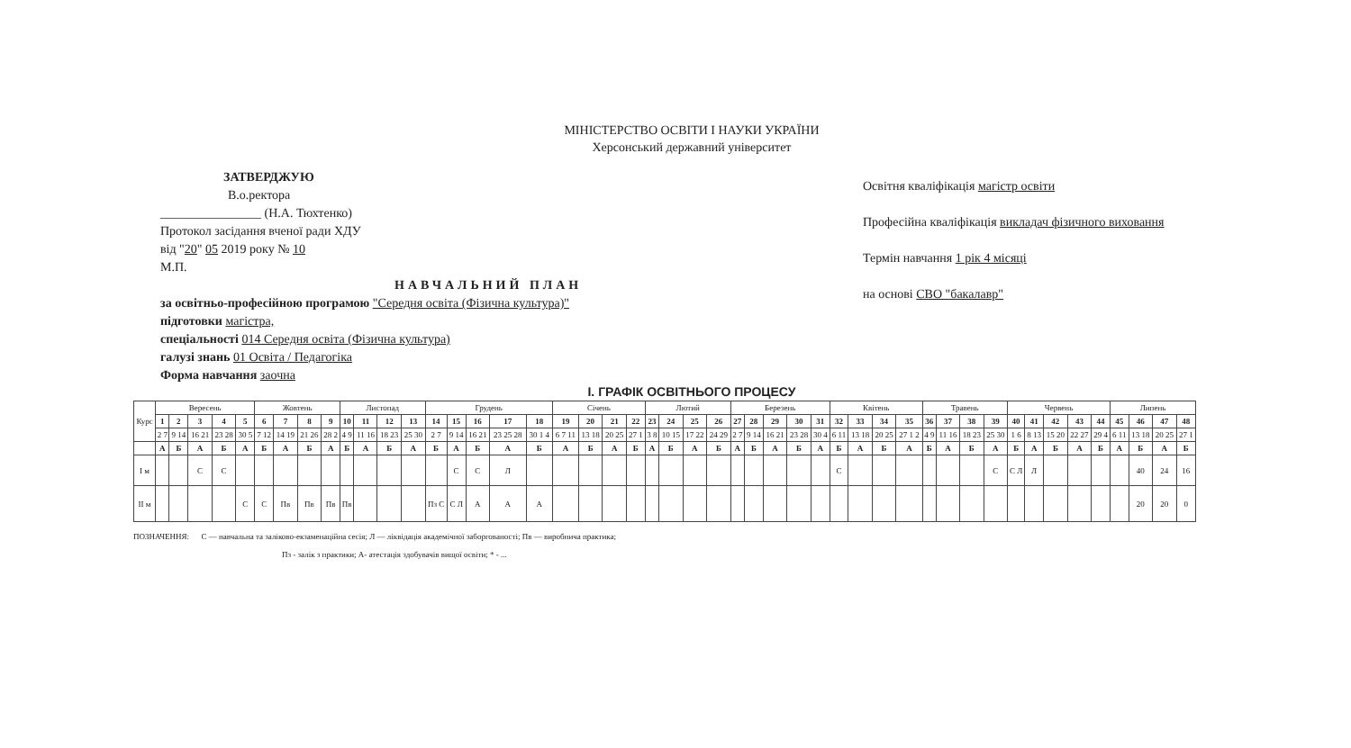МІНІСТЕРСТВО ОСВІТИ І НАУКИ УКРАЇНИ
Херсонський державний університет
ЗАТВЕРДЖУЮ
В.о.ректора
________________ (Н.А. Тюхтенко)
Протокол засідання вченої ради ХДУ
від "20" 05 2019 року № 10
М.П.
НАВЧАЛЬНИЙ ПЛАН
за освітньо-професійною програмою "Середня освіта (Фізична культура)"
підготовки магістра,
спеціальності 014 Середня освіта (Фізична культура)
галузі знань 01 Освіта / Педагогіка
Форма навчання заочна
Освітня кваліфікація магістр освіти
Професійна кваліфікація викладач фізичного виховання
Термін навчання 1 рік 4 місяці
на основі СВО "бакалавр"
І. ГРАФІК ОСВІТНЬОГО ПРОЦЕСУ
| Курс | Вересень | | | | | Жовтень | | | | Листопад | | | | Грудень | | | | | Січень | | | | Лютий | | | | Березень | | | | | Квітень | | | | Травень | | | | Червень | | | | | Липень | | | |
| | 1 | 2 | 3 | 4 | 5 | 6 | 7 | 8 | 9 | 10 | 11 | 12 | 13 | 14 | 15 | 16 | 17 | 18 | 19 | 20 | 21 | 22 | 23 | 24 | 25 | 26 | 27 | 28 | 29 | 30 | 31 | 32 | 33 | 34 | 35 | 36 | 37 | 38 | 39 | 40 | 41 | 42 | 43 | 44 | 45 | 46 | 47 | 48 |
| | 2 7 | 9 14 | 16 21 | 23 28 | 30 5 | 7 12 | 14 19 | 21 26 | 28 2 | 4 9 | 11 16 | 18 23 | 25 30 | 2 7 | 9 14 | 16 21 | 23 25 28 | 30 1 4 | 6 7 11 | 13 18 | 20 25 | 27 1 | 3 8 | 10 15 | 17 22 | 24 29 | 2 7 | 9 14 | 16 21 | 23 28 | 30 4 | 6 11 | 13 18 | 20 25 | 27 1 2 | 4 9 | 11 16 | 18 23 | 25 30 | 1 6 | 8 13 | 15 20 | 22 27 | 29 4 | 6 11 | 13 18 | 20 25 | 27 1 |
| | А | Б | А | Б | А | Б | А | Б | А | Б | А | Б | А | Б | А | Б | А | Б | А | Б | А | Б | А | Б | А | Б | А | Б | А | Б | А | Б | А | Б | А | Б | А | Б | А | Б | А | Б | А | Б | А | Б | А | Б |
| І м | | | С | С | | | | | | | | | | | С | С | Л | | | | | | | | | | | | | | | С | | | | | | | С | С Л | Л | | | | | 40 | 24 | 16 |
| ІІ м | | | | | С | С | Пв | Пв | Пв | Пв | | | | Пз С | С Л | А | А | А | | | | | | | | | | | | | | | | | | | | | | | | | | | | 20 | 20 | 0 |
ПОЗНАЧЕННЯ: С — навчальна та заліково-екзаменаційна сесія; Л — ліквідація академічної заборгованості; Пв — виробнича практика;
Пз - залік з практики; А- атестація здобувачів вищої освіти; * - ...